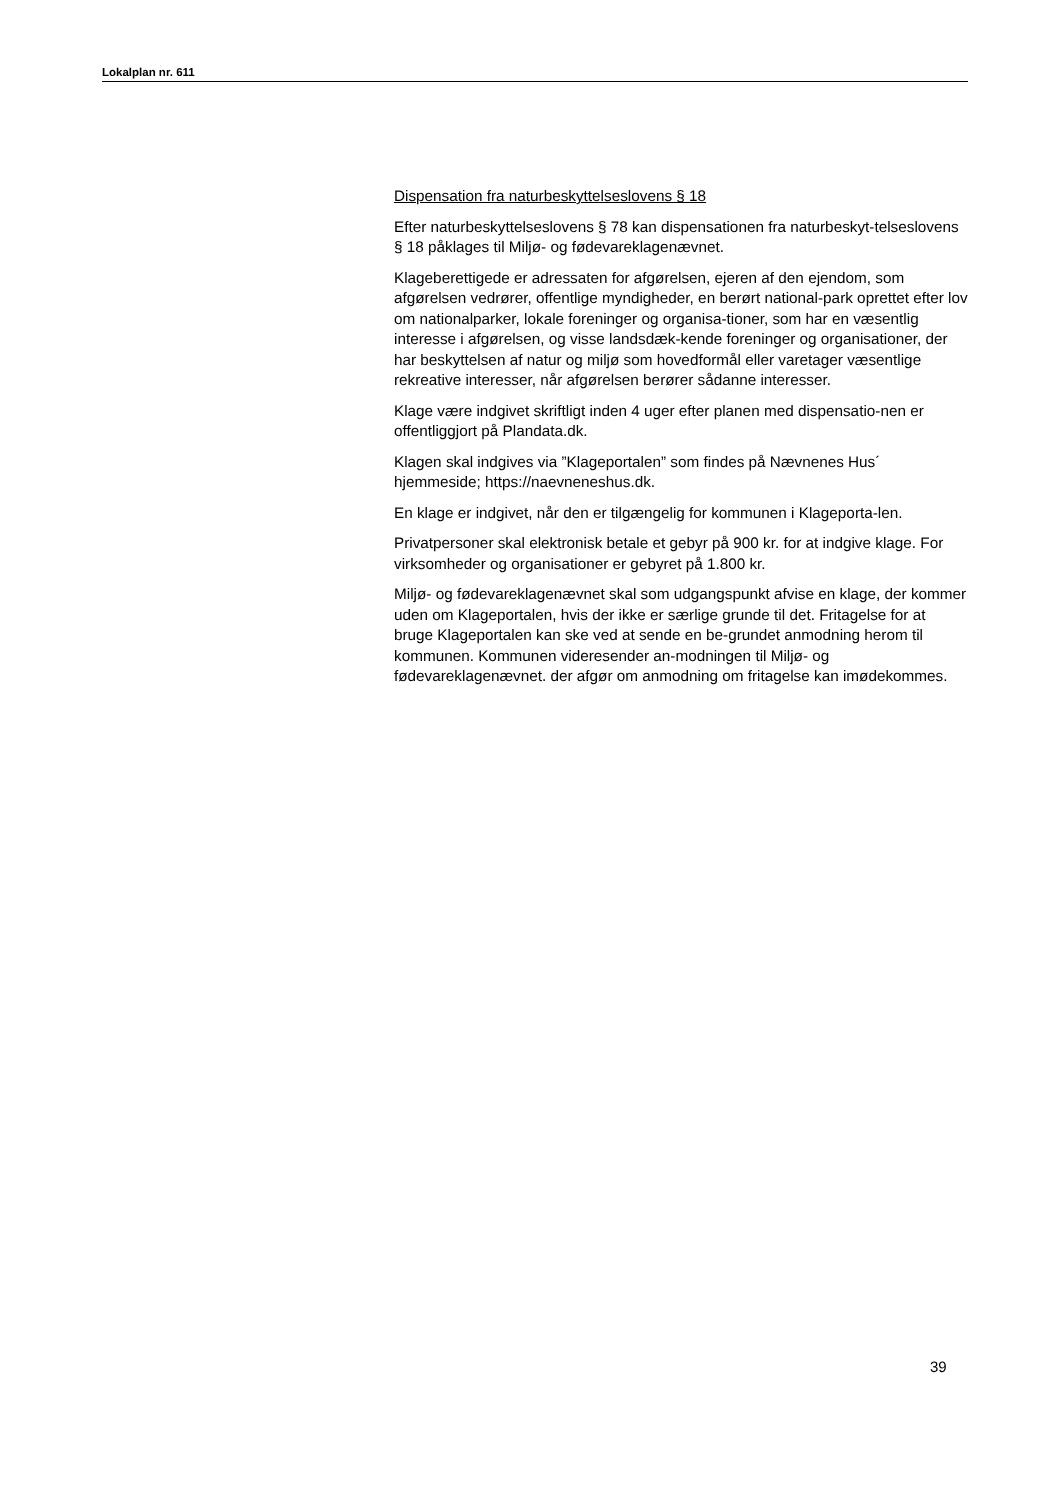Lokalplan nr. 611
Dispensation fra naturbeskyttelseslovens § 18
Efter naturbeskyttelseslovens § 78 kan dispensationen fra naturbeskyt-telseslovens § 18 påklages til Miljø- og fødevareklagenævnet.
Klageberettigede er adressaten for afgørelsen, ejeren af den ejendom, som afgørelsen vedrører, offentlige myndigheder, en berørt national-park oprettet efter lov om nationalparker, lokale foreninger og organisa-tioner, som har en væsentlig interesse i afgørelsen, og visse landsdæk-kende foreninger og organisationer, der har beskyttelsen af natur og miljø som hovedformål eller varetager væsentlige rekreative interesser, når afgørelsen berører sådanne interesser.
Klage være indgivet skriftligt inden 4 uger efter planen med dispensatio-nen er offentliggjort på Plandata.dk.
Klagen skal indgives via ”Klageportalen” som findes på Nævnenes Hus´ hjemmeside; https://naevneneshus.dk.
En klage er indgivet, når den er tilgængelig for kommunen i Klageporta-len.
Privatpersoner skal elektronisk betale et gebyr på 900 kr. for at indgive klage. For virksomheder og organisationer er gebyret på 1.800 kr.
Miljø- og fødevareklagenævnet skal som udgangspunkt afvise en klage, der kommer uden om Klageportalen, hvis der ikke er særlige grunde til det. Fritagelse for at bruge Klageportalen kan ske ved at sende en be-grundet anmodning herom til kommunen. Kommunen videresender an-modningen til Miljø- og fødevareklagenævnet. der afgør om anmodning om fritagelse kan imødekommes.
39